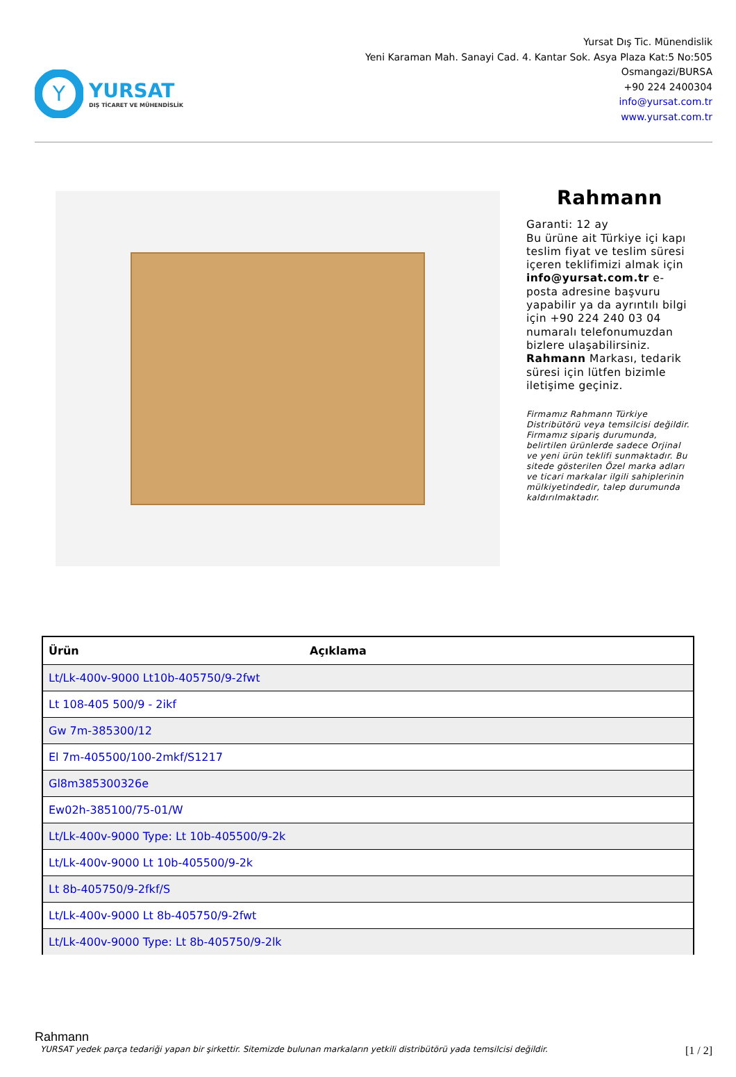Y
YURSAT
DIŞ TİCARET VE MÜHENDİSLİK
Yursat Dış Tic. Münendislik
Yeni Karaman Mah. Sanayi Cad. 4. Kantar Sok. Asya Plaza Kat:5 No:505
Osmangazi/BURSA
+90 224 2400304
info@yursat.com.tr
www.yursat.com.tr
Rahmann
Garanti: 12 ay
Bu ürüne ait Türkiye içi kapı teslim fiyat ve teslim süresi içeren teklifimizi almak için info@yursat.com.tr e-posta adresine başvuru yapabilir ya da ayrıntılı bilgi için +90 224 240 03 04 numaralı telefonumuzdan bizlere ulaşabilirsiniz. Rahmann Markası, tedarik süresi için lütfen bizimle iletişime geçiniz.
Firmamız Rahmann Türkiye Distribütörü veya temsilcisi değildir. Firmamız sipariş durumunda, belirtilen ürünlerde sadece Orjinal ve yeni ürün teklifi sunmaktadır. Bu sitede gösterilen Özel marka adları ve ticari markalar ilgili sahiplerinin mülkiyetindedir, talep durumunda kaldırılmaktadır.
| Ürün | Açıklama |
| --- | --- |
| Lt/Lk-400v-9000 Lt10b-405750/9-2fwt | |
| Lt 108-405 500/9 - 2ikf | |
| Gw 7m-385300/12 | |
| El 7m-405500/100-2mkf/S1217 | |
| Gl8m385300326e | |
| Ew02h-385100/75-01/W | |
| Lt/Lk-400v-9000 Type: Lt 10b-405500/9-2k | |
| Lt/Lk-400v-9000 Lt 10b-405500/9-2k | |
| Lt 8b-405750/9-2fkf/S | |
| Lt/Lk-400v-9000 Lt 8b-405750/9-2fwt | |
| Lt/Lk-400v-9000 Type: Lt 8b-405750/9-2lk | |
Rahmann
YURSAT yedek parça tedariği yapan bir şirkettir. Sitemizde bulunan markaların yetkili distribütörü yada temsilcisi değildir. [1 / 2]